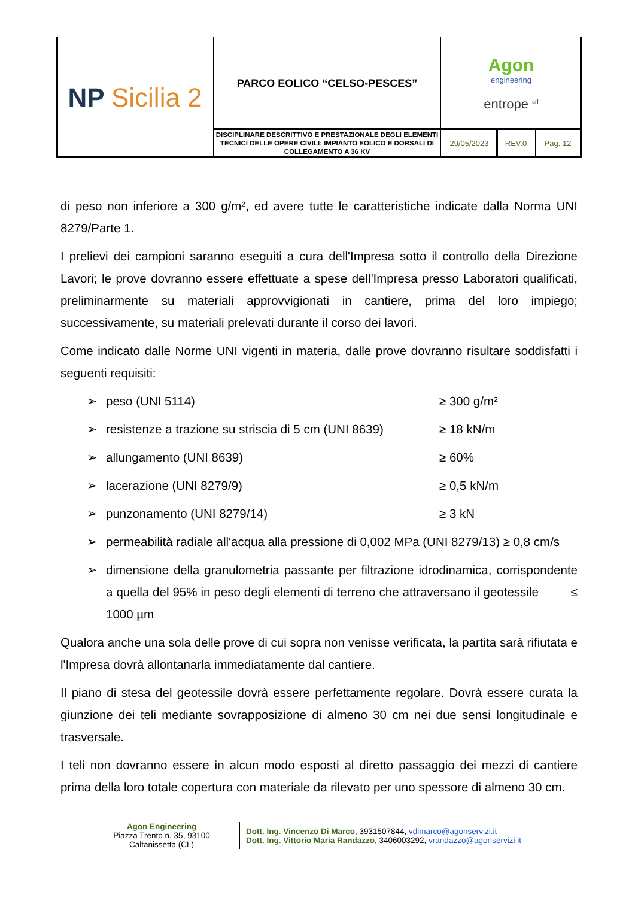| NP Sicilia 2 | PARCO EOLICO “CELSO-PESCES” | Agon engineering entrope <sup>srl</sup> | | |
| | DISCIPLINARE DESCRITTIVO E PRESTAZIONALE DEGLI ELEMENTI TECNICI DELLE OPERE CIVILI: IMPIANTO EOLICO E DORSALI DI COLLEGAMENTO A 36 KV | 29/05/2023 | REV.0 | Pag. 12 |
di peso non inferiore a 300 g/m², ed avere tutte le caratteristiche indicate dalla Norma UNI 8279/Parte 1.
I prelievi dei campioni saranno eseguiti a cura dell'Impresa sotto il controllo della Direzione Lavori; le prove dovranno essere effettuate a spese dell'Impresa presso Laboratori qualificati, preliminarmente su materiali approvvigionati in cantiere, prima del loro impiego; successivamente, su materiali prelevati durante il corso dei lavori.
Come indicato dalle Norme UNI vigenti in materia, dalle prove dovranno risultare soddisfatti i seguenti requisiti:
➢ peso (UNI 5114) ≥ 300 g/m²
➢ resistenze a trazione su striscia di 5 cm (UNI 8639) ≥ 18 kN/m
➢ allungamento (UNI 8639) ≥ 60%
➢ lacerazione (UNI 8279/9) ≥ 0,5 kN/m
➢ punzonamento (UNI 8279/14) ≥ 3 kN
➢ permeabilità radiale all'acqua alla pressione di 0,002 MPa (UNI 8279/13) ≥ 0,8 cm/s
➢ dimensione della granulometria passante per filtrazione idrodinamica, corrispondente a quella del 95% in peso degli elementi di terreno che attraversano il geotessile ≤ 1000 µm
Qualora anche una sola delle prove di cui sopra non venisse verificata, la partita sarà rifiutata e l'Impresa dovrà allontanarla immediatamente dal cantiere.
Il piano di stesa del geotessile dovrà essere perfettamente regolare. Dovrà essere curata la giunzione dei teli mediante sovrapposizione di almeno 30 cm nei due sensi longitudinale e trasversale.
I teli non dovranno essere in alcun modo esposti al diretto passaggio dei mezzi di cantiere prima della loro totale copertura con materiale da rilevato per uno spessore di almeno 30 cm.
Agon Engineering
Piazza Trento n. 35, 93100
Caltanissetta (CL)
Dott. Ing. Vincenzo Di Marco, 3931507844, vdimarco@agonservizi.it
Dott. Ing. Vittorio Maria Randazzo, 3406003292, vrandazzo@agonservizi.it